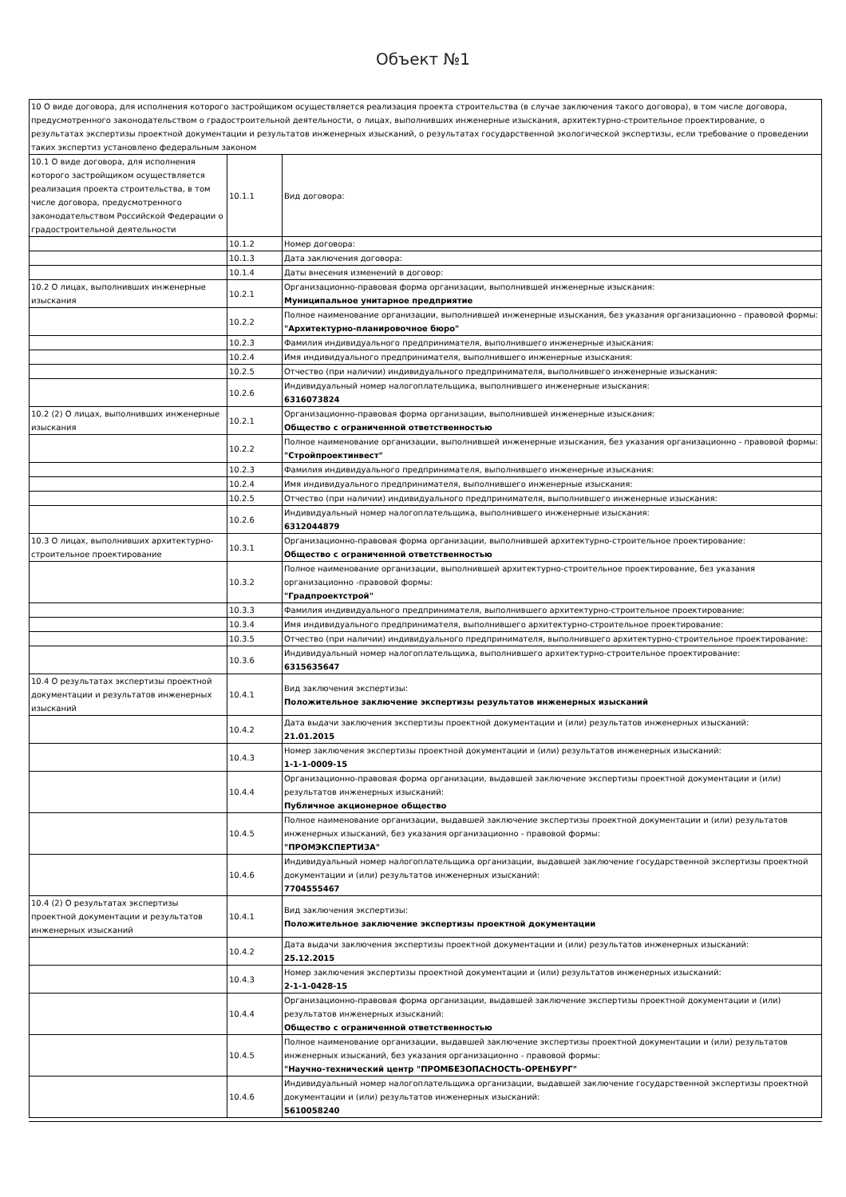Объект №1
| 10 О виде договора, для исполнения которого застройщиком осуществляется реализация проекта строительства (в случае заключения такого договора), в том числе договора, предусмотренного законодательством о градостроительной деятельности, о лицах, выполнивших инженерные изыскания, архитектурно-строительное проектирование, о результатах экспертизы проектной документации и результатов инженерных изысканий, о результатах государственной экологической экспертизы, если требование о проведении таких экспертиз установлено федеральным законом | | |
| 10.1 О виде договора, для исполнения которого застройщиком осуществляется реализация проекта строительства, в том числе договора, предусмотренного законодательством Российской Федерации о градостроительной деятельности | 10.1.1 | Вид договора: |
| | 10.1.2 | Номер договора: |
| | 10.1.3 | Дата заключения договора: |
| | 10.1.4 | Даты внесения изменений в договор: |
| 10.2 О лицах, выполнивших инженерные изыскания | 10.2.1 | Организационно-правовая форма организации, выполнившей инженерные изыскания: Муниципальное унитарное предприятие |
| | 10.2.2 | Полное наименование организации, выполнившей инженерные изыскания, без указания организационно - правовой формы: "Архитектурно-планировочное бюро" |
| | 10.2.3 | Фамилия индивидуального предпринимателя, выполнившего инженерные изыскания: |
| | 10.2.4 | Имя индивидуального предпринимателя, выполнившего инженерные изыскания: |
| | 10.2.5 | Отчество (при наличии) индивидуального предпринимателя, выполнившего инженерные изыскания: |
| | 10.2.6 | Индивидуальный номер налогоплательщика, выполнившего инженерные изыскания: 6316073824 |
| 10.2 (2) О лицах, выполнивших инженерные изыскания | 10.2.1 | Организационно-правовая форма организации, выполнившей инженерные изыскания: Общество с ограниченной ответственностью |
| | 10.2.2 | Полное наименование организации, выполнившей инженерные изыскания, без указания организационно - правовой формы: "Стройпроектинвест" |
| | 10.2.3 | Фамилия индивидуального предпринимателя, выполнившего инженерные изыскания: |
| | 10.2.4 | Имя индивидуального предпринимателя, выполнившего инженерные изыскания: |
| | 10.2.5 | Отчество (при наличии) индивидуального предпринимателя, выполнившего инженерные изыскания: |
| | 10.2.6 | Индивидуальный номер налогоплательщика, выполнившего инженерные изыскания: 6312044879 |
| 10.3 О лицах, выполнивших архитектурно-строительное проектирование | 10.3.1 | Организационно-правовая форма организации, выполнившей архитектурно-строительное проектирование: Общество с ограниченной ответственностью |
| | 10.3.2 | Полное наименование организации, выполнившей архитектурно-строительное проектирование, без указания организационно -правовой формы: "Градпроектстрой" |
| | 10.3.3 | Фамилия индивидуального предпринимателя, выполнившего архитектурно-строительное проектирование: |
| | 10.3.4 | Имя индивидуального предпринимателя, выполнившего архитектурно-строительное проектирование: |
| | 10.3.5 | Отчество (при наличии) индивидуального предпринимателя, выполнившего архитектурно-строительное проектирование: |
| | 10.3.6 | Индивидуальный номер налогоплательщика, выполнившего архитектурно-строительное проектирование: 6315635647 |
| 10.4 О результатах экспертизы проектной документации и результатов инженерных изысканий | 10.4.1 | Вид заключения экспертизы: Положительное заключение экспертизы результатов инженерных изысканий |
| | 10.4.2 | Дата выдачи заключения экспертизы проектной документации и (или) результатов инженерных изысканий: 21.01.2015 |
| | 10.4.3 | Номер заключения экспертизы проектной документации и (или) результатов инженерных изысканий: 1-1-1-0009-15 |
| | 10.4.4 | Организационно-правовая форма организации, выдавшей заключение экспертизы проектной документации и (или) результатов инженерных изысканий: Публичное акционерное общество |
| | 10.4.5 | Полное наименование организации, выдавшей заключение экспертизы проектной документации и (или) результатов инженерных изысканий, без указания организационно - правовой формы: "ПРОМЭКСПЕРТИЗА" |
| | 10.4.6 | Индивидуальный номер налогоплательщика организации, выдавшей заключение государственной экспертизы проектной документации и (или) результатов инженерных изысканий: 7704555467 |
| 10.4 (2) О результатах экспертизы проектной документации и результатов инженерных изысканий | 10.4.1 | Вид заключения экспертизы: Положительное заключение экспертизы проектной документации |
| | 10.4.2 | Дата выдачи заключения экспертизы проектной документации и (или) результатов инженерных изысканий: 25.12.2015 |
| | 10.4.3 | Номер заключения экспертизы проектной документации и (или) результатов инженерных изысканий: 2-1-1-0428-15 |
| | 10.4.4 | Организационно-правовая форма организации, выдавшей заключение экспертизы проектной документации и (или) результатов инженерных изысканий: Общество с ограниченной ответственностью |
| | 10.4.5 | Полное наименование организации, выдавшей заключение экспертизы проектной документации и (или) результатов инженерных изысканий, без указания организационно - правовой формы: "Научно-технический центр "ПРОМБЕЗОПАСНОСТЬ-ОРЕНБУРГ" |
| | 10.4.6 | Индивидуальный номер налогоплательщика организации, выдавшей заключение государственной экспертизы проектной документации и (или) результатов инженерных изысканий: 5610058240 |